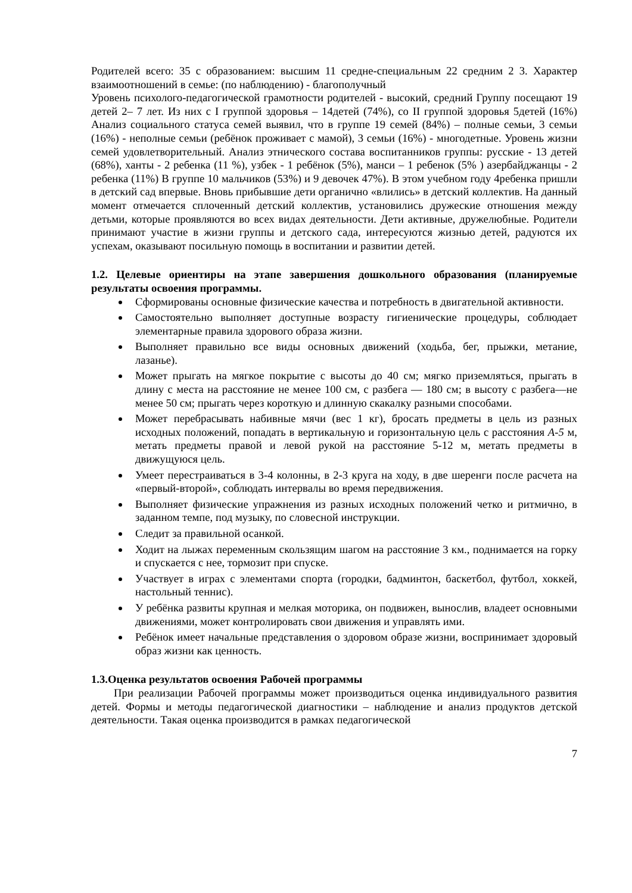Родителей всего: 35 с образованием: высшим 11 средне-специальным 22 средним 2 3. Характер взаимоотношений в семье: (по наблюдению) - благополучный
Уровень психолого-педагогической грамотности родителей - высокий, средний Группу посещают 19 детей 2– 7 лет. Из них с I группой здоровья – 14детей (74%), со II группой здоровья 5детей (16%) Анализ социального статуса семей выявил, что в группе 19 семей (84%) – полные семьи, 3 семьи (16%) - неполные семьи (ребёнок проживает с мамой), 3 семьи (16%) - многодетные. Уровень жизни семей удовлетворительный. Анализ этнического состава воспитанников группы: русские - 13 детей (68%), ханты - 2 ребенка (11 %), узбек - 1 ребёнок (5%), манси – 1 ребенок (5% ) азербайджанцы - 2 ребенка (11%) В группе 10 мальчиков (53%) и 9 девочек 47%). В этом учебном году 4ребенка пришли в детский сад впервые. Вновь прибывшие дети органично «влились» в детский коллектив. На данный момент отмечается сплоченный детский коллектив, установились дружеские отношения между детьми, которые проявляются во всех видах деятельности. Дети активные, дружелюбные. Родители принимают участие в жизни группы и детского сада, интересуются жизнью детей, радуются их успехам, оказывают посильную помощь в воспитании и развитии детей.
1.2. Целевые ориентиры на этапе завершения дошкольного образования (планируемые результаты освоения программы.
Сформированы основные физические качества и потребность в двигательной активности.
Самостоятельно выполняет доступные возрасту гигиенические процедуры, соблюдает элементарные правила здорового образа жизни.
Выполняет правильно все виды основных движений (ходьба, бег, прыжки, метание, лазанье).
Может прыгать на мягкое покрытие с высоты до 40 см; мягко приземляться, прыгать в длину с места на расстояние не менее 100 см, с разбега — 180 см; в высоту с разбега—не менее 50 см; прыгать через короткую и длинную скакалку разными способами.
Может перебрасывать набивные мячи (вес 1 кг), бросать предметы в цель из разных исходных положений, попадать в вертикальную и горизонтальную цель с расстояния А-5 м, метать предметы правой и левой рукой на расстояние 5-12 м, метать предметы в движущуюся цель.
Умеет перестраиваться в 3-4 колонны, в 2-3 круга на ходу, в две шеренги после расчета на «первый-второй», соблюдать интервалы во время передвижения.
Выполняет физические упражнения из разных исходных положений четко и ритмично, в заданном темпе, под музыку, по словесной инструкции.
Следит за правильной осанкой.
Ходит на лыжах переменным скользящим шагом на расстояние 3 км., поднимается на горку и спускается с нее, тормозит при спуске.
Участвует в играх с элементами спорта (городки, бадминтон, баскетбол, футбол, хоккей, настольный теннис).
У ребёнка развиты крупная и мелкая моторика, он подвижен, вынослив, владеет основными движениями, может контролировать свои движения и управлять ими.
Ребёнок имеет начальные представления о здоровом образе жизни, воспринимает здоровый образ жизни как ценность.
1.3.Оценка результатов освоения Рабочей программы
При реализации Рабочей программы может производиться оценка индивидуального развития детей. Формы и методы педагогической диагностики – наблюдение и анализ продуктов детской деятельности. Такая оценка производится в рамках педагогической
7